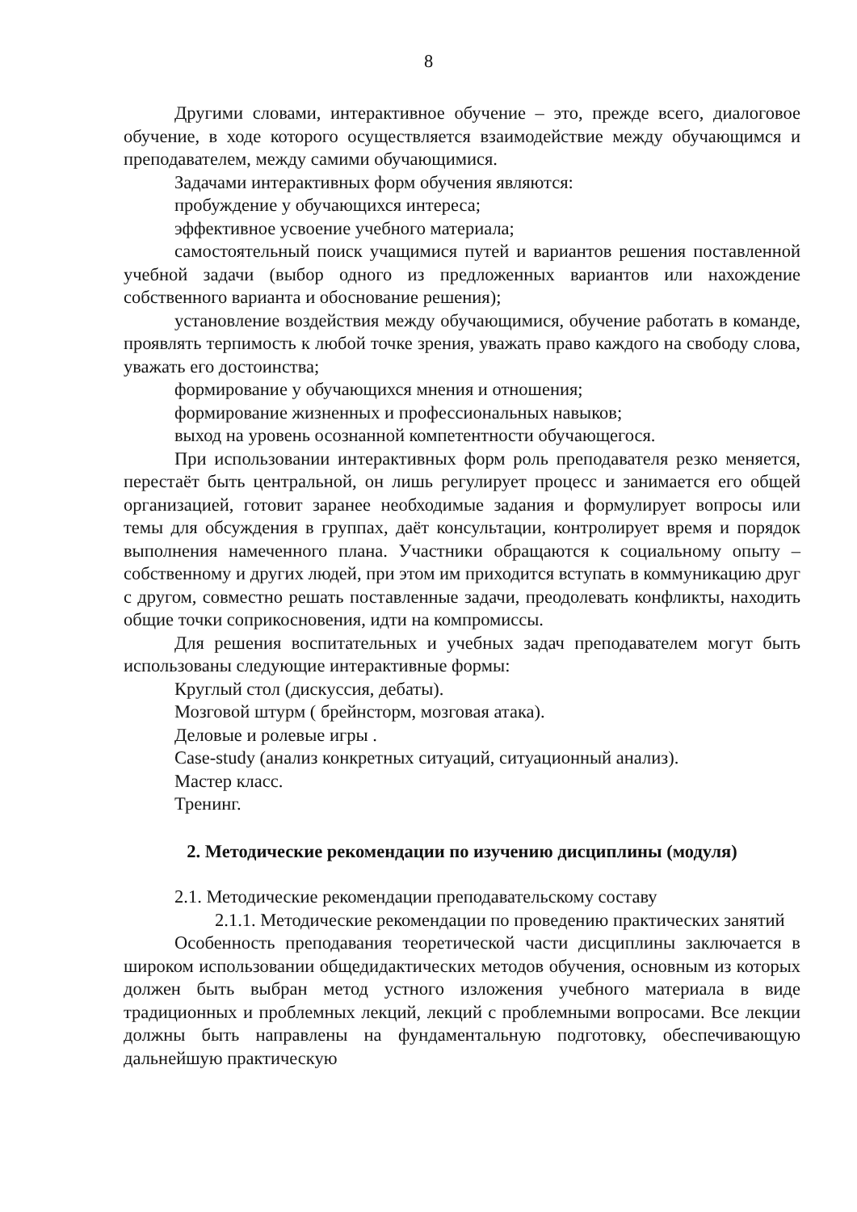8
Другими словами, интерактивное обучение – это, прежде всего, диалоговое обучение, в ходе которого осуществляется взаимодействие между обучающимся и преподавателем, между самими обучающимися.
Задачами интерактивных форм обучения являются:
пробуждение у обучающихся интереса;
эффективное усвоение учебного материала;
самостоятельный поиск учащимися путей и вариантов решения поставленной учебной задачи (выбор одного из предложенных вариантов или нахождение собственного варианта и обоснование решения);
установление воздействия между обучающимися, обучение работать в команде, проявлять терпимость к любой точке зрения, уважать право каждого на свободу слова, уважать его достоинства;
формирование у обучающихся мнения и отношения;
формирование жизненных и профессиональных навыков;
выход на уровень осознанной компетентности обучающегося.
При использовании интерактивных форм роль преподавателя резко меняется, перестаёт быть центральной, он лишь регулирует процесс и занимается его общей организацией, готовит заранее необходимые задания и формулирует вопросы или темы для обсуждения в группах, даёт консультации, контролирует время и порядок выполнения намеченного плана. Участники обращаются к социальному опыту – собственному и других людей, при этом им приходится вступать в коммуникацию друг с другом, совместно решать поставленные задачи, преодолевать конфликты, находить общие точки соприкосновения, идти на компромиссы.
Для решения воспитательных и учебных задач преподавателем могут быть использованы следующие интерактивные формы:
Круглый стол (дискуссия, дебаты).
Мозговой штурм ( брейнсторм, мозговая атака).
Деловые и ролевые игры .
Case-study (анализ конкретных ситуаций, ситуационный анализ).
Мастер класс.
Тренинг.
2. Методические рекомендации по изучению дисциплины (модуля)
2.1. Методические рекомендации преподавательскому составу
2.1.1. Методические рекомендации по проведению практических занятий
Особенность преподавания теоретической части дисциплины заключается в широком использовании общедидактических методов обучения, основным из которых должен быть выбран метод устного изложения учебного материала в виде традиционных и проблемных лекций, лекций с проблемными вопросами. Все лекции должны быть направлены на фундаментальную подготовку, обеспечивающую дальнейшую практическую